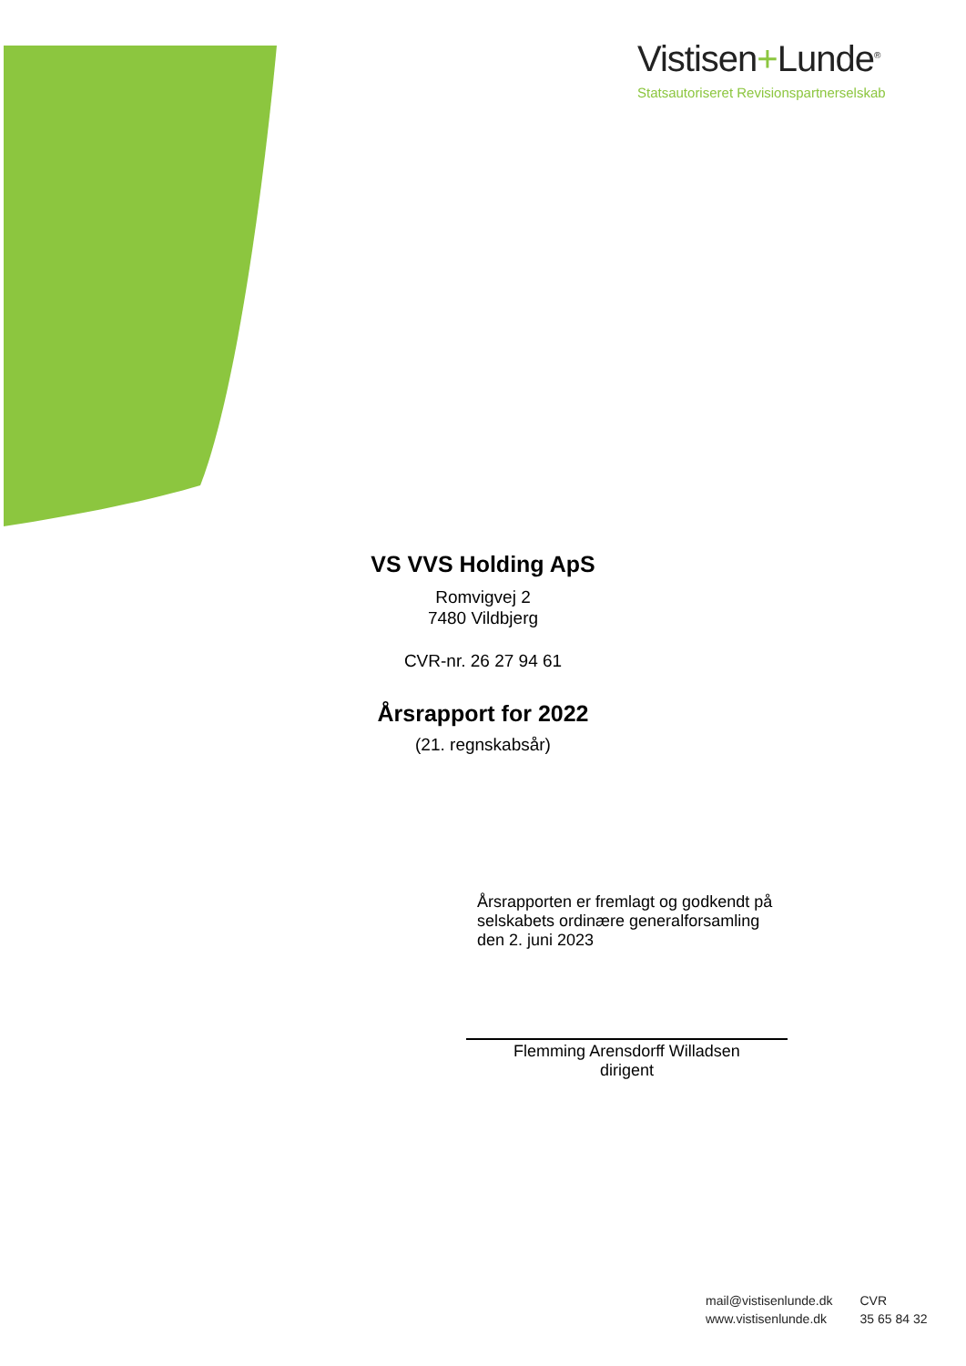Vistisen+Lunde<sup>®</sup>
Statsautoriseret Revisionspartnerselskab
VS VVS Holding ApS
Romvigvej 2
7480 Vildbjerg
CVR-nr. 26 27 94 61
Årsrapport for 2022
(21. regnskabsår)
Årsrapporten er fremlagt og godkendt på
selskabets ordinære generalforsamling
den 2. juni 2023
Flemming Arensdorff Willadsen
dirigent
mail@vistisenlunde.dk
www.vistisenlunde.dk
CVR
35 65 84 32